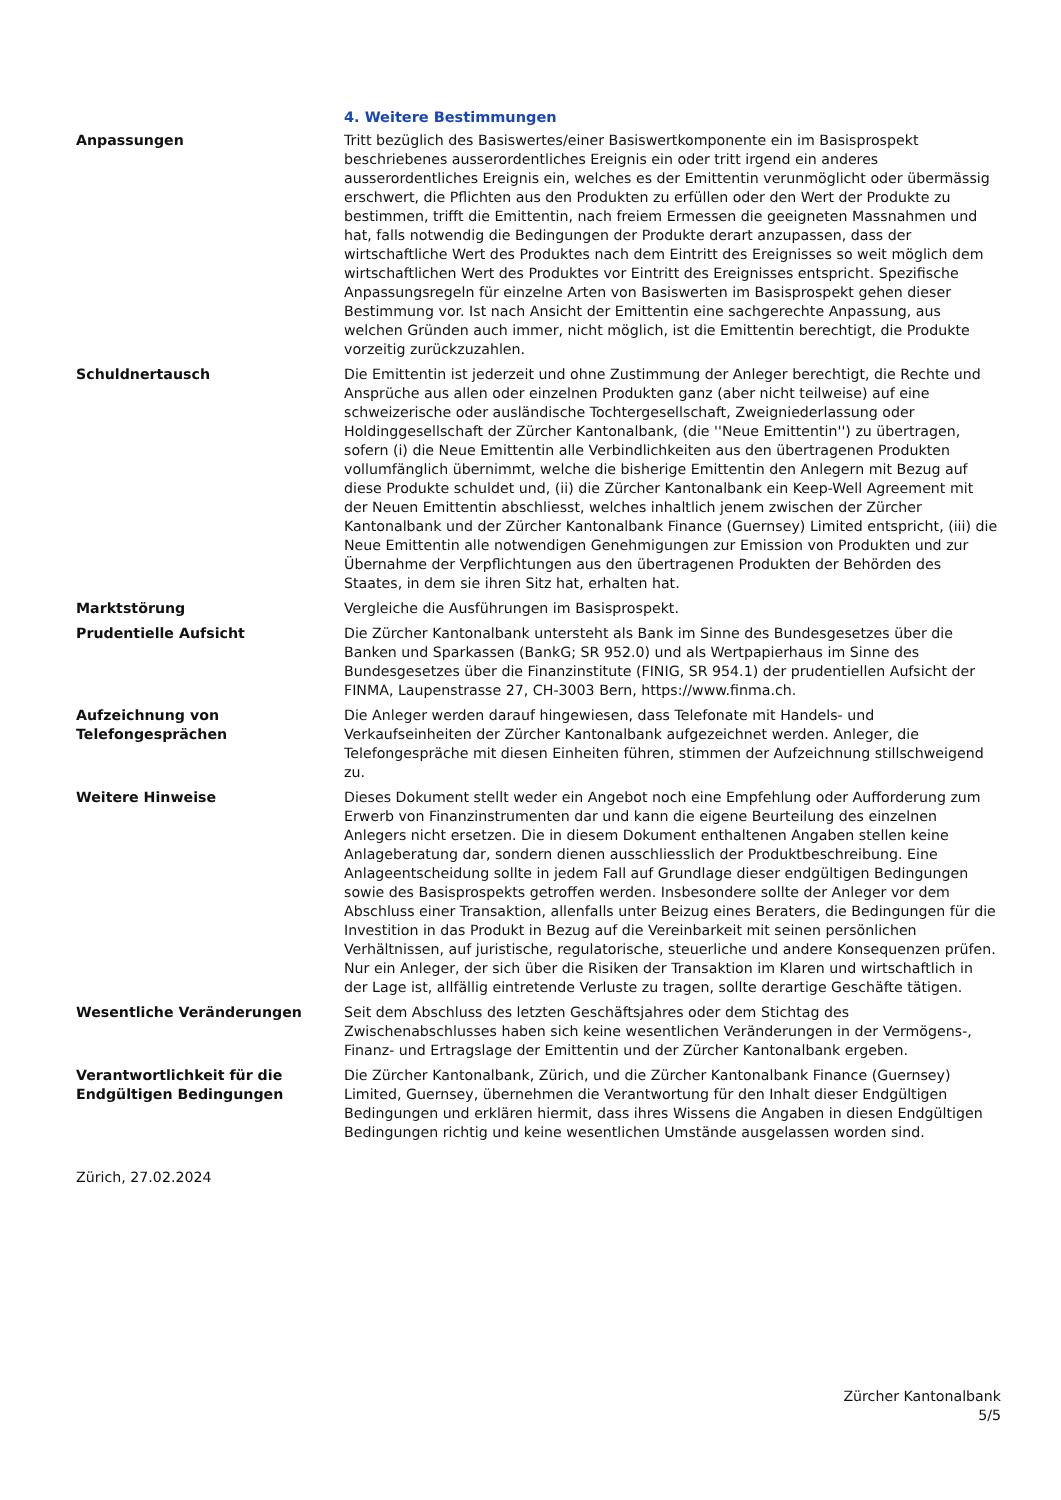4. Weitere Bestimmungen
| Anpassungen | Tritt bezüglich des Basiswertes/einer Basiswertkomponente ein im Basisprospekt beschriebenes ausserordentliches Ereignis ein oder tritt irgend ein anderes ausserordentliches Ereignis ein, welches es der Emittentin verunmöglicht oder übermässig erschwert, die Pflichten aus den Produkten zu erfüllen oder den Wert der Produkte zu bestimmen, trifft die Emittentin, nach freiem Ermessen die geeigneten Massnahmen und hat, falls notwendig die Bedingungen der Produkte derart anzupassen, dass der wirtschaftliche Wert des Produktes nach dem Eintritt des Ereignisses so weit möglich dem wirtschaftlichen Wert des Produktes vor Eintritt des Ereignisses entspricht. Spezifische Anpassungsregeln für einzelne Arten von Basiswerten im Basisprospekt gehen dieser Bestimmung vor. Ist nach Ansicht der Emittentin eine sachgerechte Anpassung, aus welchen Gründen auch immer, nicht möglich, ist die Emittentin berechtigt, die Produkte vorzeitig zurückzuzahlen. |
| Schuldnertausch | Die Emittentin ist jederzeit und ohne Zustimmung der Anleger berechtigt, die Rechte und Ansprüche aus allen oder einzelnen Produkten ganz (aber nicht teilweise) auf eine schweizerische oder ausländische Tochtergesellschaft, Zweigniederlassung oder Holdinggesellschaft der Zürcher Kantonalbank, (die ''Neue Emittentin'') zu übertragen, sofern (i) die Neue Emittentin alle Verbindlichkeiten aus den übertragenen Produkten vollumfänglich übernimmt, welche die bisherige Emittentin den Anlegern mit Bezug auf diese Produkte schuldet und, (ii) die Zürcher Kantonalbank ein Keep-Well Agreement mit der Neuen Emittentin abschliesst, welches inhaltlich jenem zwischen der Zürcher Kantonalbank und der Zürcher Kantonalbank Finance (Guernsey) Limited entspricht, (iii) die Neue Emittentin alle notwendigen Genehmigungen zur Emission von Produkten und zur Übernahme der Verpflichtungen aus den übertragenen Produkten der Behörden des Staates, in dem sie ihren Sitz hat, erhalten hat. |
| Marktstörung | Vergleiche die Ausführungen im Basisprospekt. |
| Prudentielle Aufsicht | Die Zürcher Kantonalbank untersteht als Bank im Sinne des Bundesgesetzes über die Banken und Sparkassen (BankG; SR 952.0) und als Wertpapierhaus im Sinne des Bundesgesetzes über die Finanzinstitute (FINIG, SR 954.1) der prudentiellen Aufsicht der FINMA, Laupenstrasse 27, CH-3003 Bern, https://www.finma.ch. |
| Aufzeichnung von Telefongesprächen | Die Anleger werden darauf hingewiesen, dass Telefonate mit Handels- und Verkaufseinheiten der Zürcher Kantonalbank aufgezeichnet werden. Anleger, die Telefongespräche mit diesen Einheiten führen, stimmen der Aufzeichnung stillschweigend zu. |
| Weitere Hinweise | Dieses Dokument stellt weder ein Angebot noch eine Empfehlung oder Aufforderung zum Erwerb von Finanzinstrumenten dar und kann die eigene Beurteilung des einzelnen Anlegers nicht ersetzen. Die in diesem Dokument enthaltenen Angaben stellen keine Anlageberatung dar, sondern dienen ausschliesslich der Produktbeschreibung. Eine Anlageentscheidung sollte in jedem Fall auf Grundlage dieser endgültigen Bedingungen sowie des Basisprospekts getroffen werden. Insbesondere sollte der Anleger vor dem Abschluss einer Transaktion, allenfalls unter Beizug eines Beraters, die Bedingungen für die Investition in das Produkt in Bezug auf die Vereinbarkeit mit seinen persönlichen Verhältnissen, auf juristische, regulatorische, steuerliche und andere Konsequenzen prüfen. Nur ein Anleger, der sich über die Risiken der Transaktion im Klaren und wirtschaftlich in der Lage ist, allfällig eintretende Verluste zu tragen, sollte derartige Geschäfte tätigen. |
| Wesentliche Veränderungen | Seit dem Abschluss des letzten Geschäftsjahres oder dem Stichtag des Zwischenabschlusses haben sich keine wesentlichen Veränderungen in der Vermögens-, Finanz- und Ertragslage der Emittentin und der Zürcher Kantonalbank ergeben. |
| Verantwortlichkeit für die Endgültigen Bedingungen | Die Zürcher Kantonalbank, Zürich, und die Zürcher Kantonalbank Finance (Guernsey) Limited, Guernsey, übernehmen die Verantwortung für den Inhalt dieser Endgültigen Bedingungen und erklären hiermit, dass ihres Wissens die Angaben in diesen Endgültigen Bedingungen richtig und keine wesentlichen Umstände ausgelassen worden sind. |
Zürich, 27.02.2024
Zürcher Kantonalbank
5/5